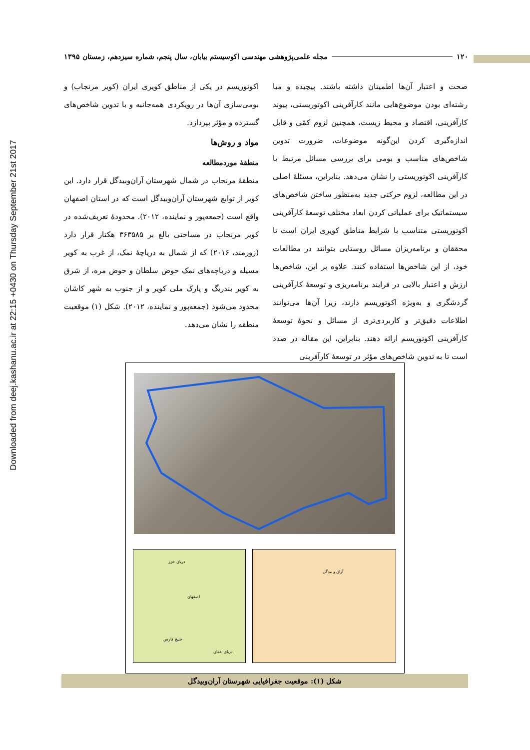Downloaded from deej.kashanu.ac.ir at 22:15 +0430 on Thursday September 21st 2017
۱۲۰ مجله علمی‌پژوهشی مهندسی اکوسیستم بیابان، سال پنجم، شماره سیزدهم، زمستان ۱۳۹۵
صحت و اعتبار آن‌ها اطمینان داشته باشند. پیچیده و میا رشته‌ای بودن موضوع‌هایی مانند کارآفرینی اکوتوریستی، پیوند کارآفرینی، اقتصاد و محیط زیست، همچنین لزوم کمّی و قابل اندازه‌گیری کردن این‌گونه موضوعات، ضرورت تدوین شاخص‌های مناسب و بومی برای بررسی مسائل مرتبط با کارآفرینی اکوتوریستی را نشان می‌دهد. بنابراین، مسئلۀ اصلی در این مطالعه، لزوم حرکتی جدید به‌منظور ساختن شاخص‌های سیستماتیک برای عملیاتی کردن ابعاد مختلف توسعۀ کارآفرینی اکوتوریستی متناسب با شرایط مناطق کویری ایران است تا محققان و برنامه‌ریزان مسائل روستایی بتوانند در مطالعات خود، از این شاخص‌ها استفاده کنند. علاوه بر این، شاخص‌ها ارزش و اعتبار بالایی در فرایند برنامه‌ریزی و توسعۀ کارآفرینی گردشگری و به‌ویژه اکوتوریسم دارند، زیرا آن‌ها می‌توانند اطلاعات دقیق‌تر و کاربردی‌تری از مسائل و نحوۀ توسعۀ کارآفرینی اکوتوریسم ارائه دهند. بنابراین، این مقاله در صدد است تا به تدوین شاخص‌های مؤثر در توسعۀ کارآفرینی
اکوتوریسم در یکی از مناطق کویری ایران (کویر مرنجاب) و بومی‌سازی آن‌ها در رویکردی همه‌جانبه و با تدوین شاخص‌های گسترده و مؤثر بپردازد.
مواد و روش‌ها
منطقۀ موردمطالعه
منطقۀ مرنجاب در شمال شهرستان آران‌وبیدگل قرار دارد. این کویر از توابع شهرستان آران‌وبیدگل است که در استان اصفهان واقع است (جمعه‌پور و نماینده، ۲۰۱۲). محدودۀ تعریف‌شده در کویر مرنجاب در مساحتی بالغ بر ۳۶۳۵۸۵ هکتار قرار دارد (زورمند، ۲۰۱۶) که از شمال به دریاچۀ نمک، از غرب به کویر مسیله و دریاچه‌های نمک حوض سلطان و حوض مره، از شرق به کویر بندریگ و پارک ملی کویر و از جنوب به شهر کاشان محدود می‌شود (جمعه‌پور و نماینده، ۲۰۱۲). شکل (۱) موقعیت منطقه را نشان می‌دهد.
اصفهان
دریای خزر
خلیج فارس
دریای عمان
آران و بیدگل
شکل (۱): موقعیت جغرافیایی شهرستان آران‌وبیدگل